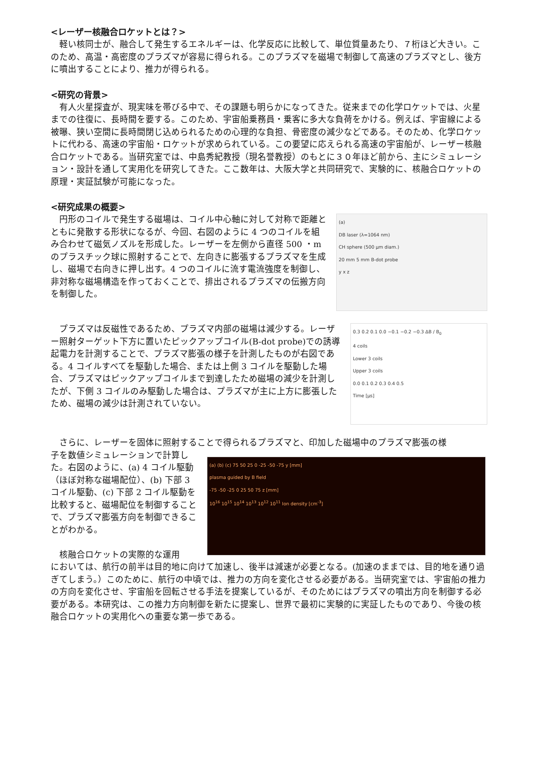<レーザー核融合ロケットとは？>
　軽い核同士が、融合して発生するエネルギーは、化学反応に比較して、単位質量あたり、７桁ほど大きい。このため、高温・高密度のプラズマが容易に得られる。このプラズマを磁場で制御して高速のプラズマとし、後方に噴出することにより、推力が得られる。
<研究の背景>
　有人火星探査が、現実味を帯びる中で、その課題も明らかになってきた。従来までの化学ロケットでは、火星までの往復に、長時間を要する。このため、宇宙船乗務員・乗客に多大な負荷をかける。例えば、宇宙線による被曝、狭い空間に長時間閉じ込められるための心理的な負担、骨密度の減少などである。そのため、化学ロケットに代わる、高速の宇宙船・ロケットが求められている。この要望に応えられる高速の宇宙船が、レーザー核融合ロケットである。当研究室では、中島秀紀教授（現名誉教授）のもとに３０年ほど前から、主にシミュレーション・設計を通して実用化を研究してきた。ここ数年は、大阪大学と共同研究で、実験的に、核融合ロケットの原理・実証試験が可能になった。
<研究成果の概要>
　円形のコイルで発生する磁場は、コイル中心軸に対して対称で距離とともに発散する形状になるが、今回、右図のように 4 つのコイルを組み合わせて磁気ノズルを形成した。レーザーを左側から直径 500 ・m のプラスチック球に照射することで、左向きに膨張するプラズマを生成し、磁場で右向きに押し出す。4 つのコイルに流す電流強度を制御し、非対称な磁場構造を作っておくことで、排出されるプラズマの伝搬方向を制御した。
(a)
DB laser (λ=1064 nm)
CH sphere (500 μm diam.)
20 mm 5 mm B-dot probe
y x z
　プラズマは反磁性であるため、プラズマ内部の磁場は減少する。レーザー照射ターゲット下方に置いたピックアップコイル(B-dot probe)での誘導起電力を計測することで、プラズマ膨張の様子を計測したものが右図である。4 コイルすべてを駆動した場合、または上側 3 コイルを駆動した場合、プラズマはピックアップコイルまで到達したため磁場の減少を計測したが、下側 3 コイルのみ駆動した場合は、プラズマが主に上方に膨張したため、磁場の減少は計測されていない。
0.3 0.2 0.1 0.0 −0.1 −0.2 −0.3 ΔB / B<sub>0</sub>
4 coils
Lower 3 coils
Upper 3 coils
0.0 0.1 0.2 0.3 0.4 0.5
Time [μs]
　さらに、レーザーを固体に照射することで得られるプラズマと、印加した磁場中のプラズマ膨張の様
子を数値シミュレーションで計算した。右図のように、(a) 4 コイル駆動（ほぼ対称な磁場配位）、(b) 下部 3 コイル駆動、(c) 下部 2 コイル駆動を比較すると、磁場配位を制御することで、プラズマ膨張方向を制御できることがわかる。
　核融合ロケットの実際的な運用
(a) (b) (c) 75 50 25 0 -25 -50 -75 y [mm]
plasma guided by B field
-75 -50 -25 0 25 50 75 z [mm]
10<sup>16</sup> 10<sup>15</sup> 10<sup>14</sup> 10<sup>13</sup> 10<sup>12</sup> 10<sup>11</sup> Ion density [cm<sup>-3</sup>]
においては、航行の前半は目的地に向けて加速し、後半は減速が必要となる。(加速のままでは、目的地を通り過ぎてしまう。）このために、航行の中頃では、推力の方向を変化させる必要がある。当研究室では、宇宙船の推力の方向を変化させ、宇宙船を回転させる手法を提案しているが、そのためにはプラズマの噴出方向を制御する必要がある。本研究は、この推力方向制御を新たに提案し、世界で最初に実験的に実証したものであり、今後の核融合ロケットの実用化への重要な第一歩である。